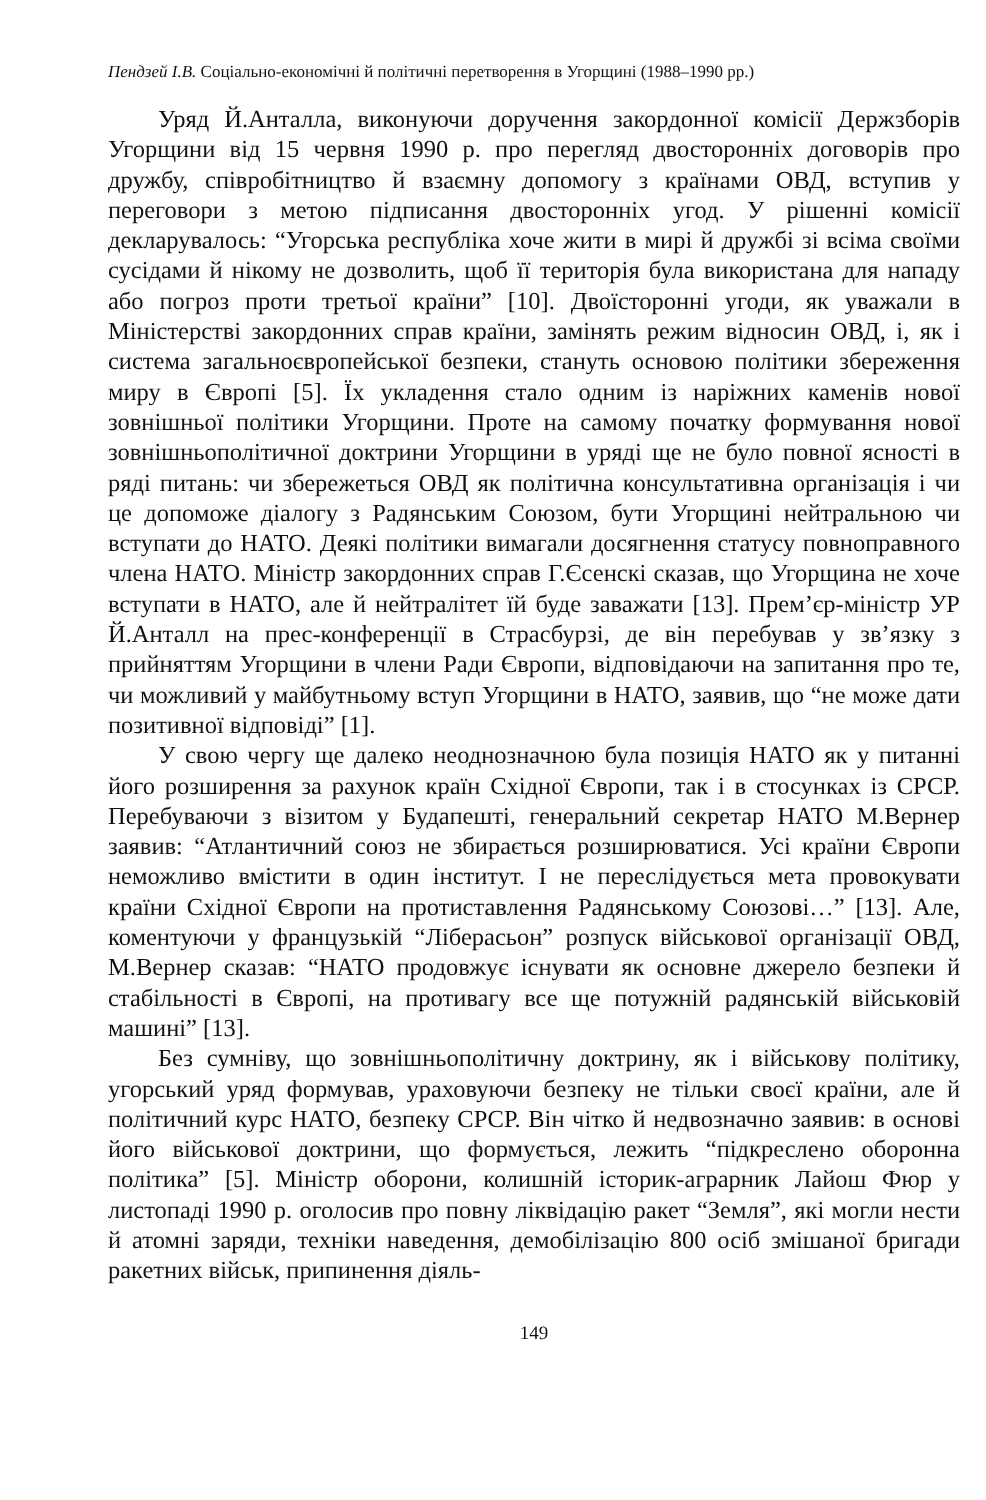Пендзей І.В. Соціально-економічні й політичні перетворення в Угорщині (1988–1990 рр.)
Уряд Й.Анталла, виконуючи доручення закордонної комісії Держзборів Угорщини від 15 червня 1990 р. про перегляд двосторонніх договорів про дружбу, співробітництво й взаємну допомогу з країнами ОВД, вступив у переговори з метою підписання двосторонніх угод. У рішенні комісії декларувалось: “Угорська республіка хоче жити в мирі й дружбі зі всіма своїми сусідами й нікому не дозволить, щоб її територія була використана для нападу або погроз проти третьої країни” [10]. Двоїсторонні угоди, як уважали в Міністерстві закордонних справ країни, замінять режим відносин ОВД, і, як і система загальноєвропейської безпеки, стануть основою політики збереження миру в Європі [5]. Їх укладення стало одним із наріжних каменів нової зовнішньої політики Угорщини. Проте на самому початку формування нової зовнішньополітичної доктрини Угорщини в уряді ще не було повної ясності в ряді питань: чи збережеться ОВД як політична консультативна організація і чи це допоможе діалогу з Радянським Союзом, бути Угорщині нейтральною чи вступати до НАТО. Деякі політики вимагали досягнення статусу повноправного члена НАТО. Міністр закордонних справ Г.Єсенскі сказав, що Угорщина не хоче вступати в НАТО, але й нейтралітет їй буде заважати [13]. Прем’єр-міністр УР Й.Анталл на прес-конференції в Страсбурзі, де він перебував у зв’язку з прийняттям Угорщини в члени Ради Європи, відповідаючи на запитання про те, чи можливий у майбутньому вступ Угорщини в НАТО, заявив, що “не може дати позитивної відповіді” [1].
У свою чергу ще далеко неоднозначною була позиція НАТО як у питанні його розширення за рахунок країн Східної Європи, так і в стосунках із СРСР. Перебуваючи з візитом у Будапешті, генеральний секретар НАТО М.Вернер заявив: “Атлантичний союз не збирається розширюватися. Усі країни Європи неможливо вмістити в один інститут. І не переслідується мета провокувати країни Східної Європи на протиставлення Радянському Союзові…” [13]. Але, коментуючи у французькій “Ліберасьон” розпуск військової організації ОВД, М.Вернер сказав: “НАТО продовжує існувати як основне джерело безпеки й стабільності в Європі, на противагу все ще потужній радянській військовій машині” [13].
Без сумніву, що зовнішньополітичну доктрину, як і військову політику, угорський уряд формував, ураховуючи безпеку не тільки своєї країни, але й політичний курс НАТО, безпеку СРСР. Він чітко й недвозначно заявив: в основі його військової доктрини, що формується, лежить “підкреслено оборонна політика” [5]. Міністр оборони, колишній історик-аграрник Лайош Фюр у листопаді 1990 р. оголосив про повну ліквідацію ракет “Земля”, які могли нести й атомні заряди, техніки наведення, демобілізацію 800 осіб змішаної бригади ракетних військ, припинення діяль-
149